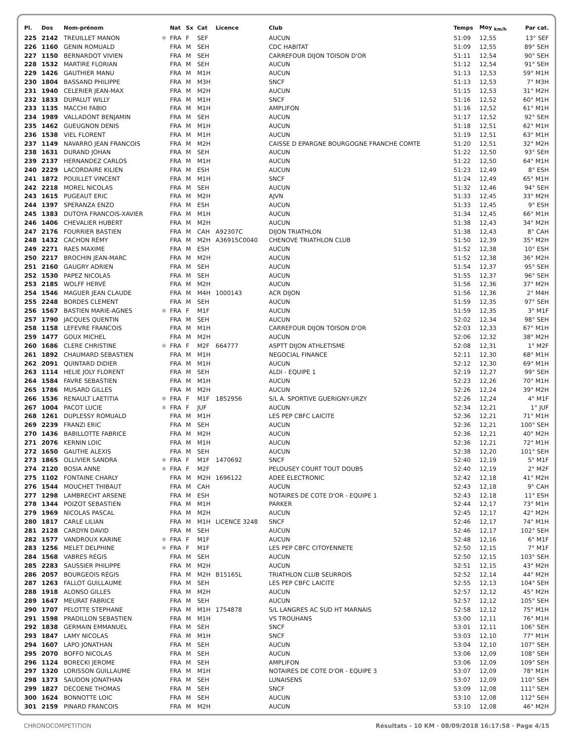| Pl. | Dos | Nom-prénom | | Nat | Sx | Cat | Licence | Club | Temps | Moy <sub>km/h</sub> | Par cat. |
| --- | --- | --- | --- | --- | --- | --- | --- | --- | --- | --- | --- |
| 225 | 2142 | TREUILLET MANON | ✱ | FRA | F | SEF | | AUCUN | 51:09 | 12,55 | 13° SEF |
| 226 | 1160 | GENIN ROMUALD | | FRA | M | SEH | | CDC HABITAT | 51:09 | 12,55 | 89° SEH |
| 227 | 1150 | BERNARDOT VIVIEN | | FRA | M | SEH | | CARREFOUR DIJON TOISON D'OR | 51:11 | 12,54 | 90° SEH |
| 228 | 1532 | MARTIRE FLORIAN | | FRA | M | SEH | | AUCUN | 51:12 | 12,54 | 91° SEH |
| 229 | 1426 | GAUTHIER MANU | | FRA | M | M1H | | AUCUN | 51:13 | 12,53 | 59° M1H |
| 230 | 1804 | BASSAND PHILIPPE | | FRA | M | M3H | | SNCF | 51:13 | 12,53 | 7° M3H |
| 231 | 1940 | CELERIER JEAN-MAX | | FRA | M | M2H | | AUCUN | 51:15 | 12,53 | 31° M2H |
| 232 | 1833 | DUPALUT WILLY | | FRA | M | M1H | | SNCF | 51:16 | 12,52 | 60° M1H |
| 233 | 1135 | MACCHI FABIO | | FRA | M | M1H | | AMPLIFON | 51:16 | 12,52 | 61° M1H |
| 234 | 1989 | VALLADONT BENJAMIN | | FRA | M | SEH | | AUCUN | 51:17 | 12,52 | 92° SEH |
| 235 | 1462 | GUEUGNON DENIS | | FRA | M | M1H | | AUCUN | 51:18 | 12,51 | 62° M1H |
| 236 | 1538 | VIEL FLORENT | | FRA | M | M1H | | AUCUN | 51:19 | 12,51 | 63° M1H |
| 237 | 1149 | NAVARRO JEAN FRANCOIS | | FRA | M | M2H | | CAISSE D EPARGNE BOURGOGNE FRANCHE COMTE | 51:20 | 12,51 | 32° M2H |
| 238 | 1631 | DURAND JOHAN | | FRA | M | SEH | | AUCUN | 51:22 | 12,50 | 93° SEH |
| 239 | 2137 | HERNANDEZ CARLOS | | FRA | M | M1H | | AUCUN | 51:22 | 12,50 | 64° M1H |
| 240 | 2229 | LACORDAIRE KILIEN | | FRA | M | ESH | | AUCUN | 51:23 | 12,49 | 8° ESH |
| 241 | 1872 | POUILLET VINCENT | | FRA | M | M1H | | SNCF | 51:24 | 12,49 | 65° M1H |
| 242 | 2218 | MOREL NICOLAS | | FRA | M | SEH | | AUCUN | 51:32 | 12,46 | 94° SEH |
| 243 | 1615 | PUGEAUT ERIC | | FRA | M | M2H | | AJVN | 51:33 | 12,45 | 33° M2H |
| 244 | 1397 | SPERANZA ENZO | | FRA | M | ESH | | AUCUN | 51:33 | 12,45 | 9° ESH |
| 245 | 1383 | DUTOYA FRANCOIS-XAVIER | | FRA | M | M1H | | AUCUN | 51:34 | 12,45 | 66° M1H |
| 246 | 1406 | CHEVALIER HUBERT | | FRA | M | M2H | | AUCUN | 51:38 | 12,43 | 34° M2H |
| 247 | 2176 | FOURRIER BASTIEN | | FRA | M | CAH | A92307C | DIJON TRIATHLON | 51:38 | 12,43 | 8° CAH |
| 248 | 1432 | CACHON RÉMY | | FRA | M | M2H | A36915C0040 | CHENOVE TRIATHLON CLUB | 51:50 | 12,39 | 35° M2H |
| 249 | 2271 | RAES MAXIME | | FRA | M | ESH | | AUCUN | 51:52 | 12,38 | 10° ESH |
| 250 | 2217 | BROCHIN JEAN-MARC | | FRA | M | M2H | | AUCUN | 51:52 | 12,38 | 36° M2H |
| 251 | 2160 | GAUGRY ADRIEN | | FRA | M | SEH | | AUCUN | 51:54 | 12,37 | 95° SEH |
| 252 | 1530 | PAPEZ NICOLAS | | FRA | M | SEH | | AUCUN | 51:55 | 12,37 | 96° SEH |
| 253 | 2185 | WOLFF HERVÉ | | FRA | M | M2H | | AUCUN | 51:56 | 12,36 | 37° M2H |
| 254 | 1546 | MAGUER JEAN CLAUDE | | FRA | M | M4H | 1000143 | ACR DIJON | 51:56 | 12,36 | 2° M4H |
| 255 | 2248 | BORDES CLEMENT | | FRA | M | SEH | | AUCUN | 51:59 | 12,35 | 97° SEH |
| 256 | 1567 | BASTIEN MARIE-AGNES | ✱ | FRA | F | M1F | | AUCUN | 51:59 | 12,35 | 3° M1F |
| 257 | 1790 | JACQUES QUENTIN | | FRA | M | SEH | | AUCUN | 52:02 | 12,34 | 98° SEH |
| 258 | 1158 | LEFEVRE FRANCOIS | | FRA | M | M1H | | CARREFOUR DIJON TOISON D'OR | 52:03 | 12,33 | 67° M1H |
| 259 | 1477 | GOUX MICHEL | | FRA | M | M2H | | AUCUN | 52:06 | 12,32 | 38° M2H |
| 260 | 1686 | CLERE CHRISTINE | ✱ | FRA | F | M2F | 664777 | ASPTT DIJON ATHLETISME | 52:08 | 12,31 | 1° M2F |
| 261 | 1892 | CHAUMARD SEBASTIEN | | FRA | M | M1H | | NEGOCIAL FINANCE | 52:11 | 12,30 | 68° M1H |
| 262 | 2091 | QUINTARD DIDIER | | FRA | M | M1H | | AUCUN | 52:12 | 12,30 | 69° M1H |
| 263 | 1114 | HELIE JOLY FLORENT | | FRA | M | SEH | | ALDI - EQUIPE 1 | 52:19 | 12,27 | 99° SEH |
| 264 | 1584 | FAVRE SEBASTIEN | | FRA | M | M1H | | AUCUN | 52:23 | 12,26 | 70° M1H |
| 265 | 1786 | MUSARD GILLES | | FRA | M | M2H | | AUCUN | 52:26 | 12,24 | 39° M2H |
| 266 | 1536 | RENAULT LAETITIA | ✱ | FRA | F | M1F | 1852956 | S/L A. SPORTIVE GUERIGNY-URZY | 52:26 | 12,24 | 4° M1F |
| 267 | 1004 | PACOT LUCIE | ✱ | FRA | F | JUF | | AUCUN | 52:34 | 12,21 | 1° JUF |
| 268 | 1261 | DUPLESSY ROMUALD | | FRA | M | M1H | | LES PEP CBFC LAICITE | 52:36 | 12,21 | 71° M1H |
| 269 | 2239 | FRANZI ERIC | | FRA | M | SEH | | AUCUN | 52:36 | 12,21 | 100° SEH |
| 270 | 1436 | BABILLOTTE FABRICE | | FRA | M | M2H | | AUCUN | 52:36 | 12,21 | 40° M2H |
| 271 | 2076 | KERNIN LOIC | | FRA | M | M1H | | AUCUN | 52:36 | 12,21 | 72° M1H |
| 272 | 1650 | GAUTHE ALEXIS | | FRA | M | SEH | | AUCUN | 52:38 | 12,20 | 101° SEH |
| 273 | 1865 | OLLIVIER SANDRA | ✱ | FRA | F | M1F | 1470692 | SNCF | 52:40 | 12,19 | 5° M1F |
| 274 | 2120 | BOSIA ANNE | ✱ | FRA | F | M2F | | PELOUSEY COURT TOUT DOUBS | 52:40 | 12,19 | 2° M2F |
| 275 | 1102 | FONTAINE CHARLY | | FRA | M | M2H | 1696122 | ADEE ELECTRONIC | 52:42 | 12,18 | 41° M2H |
| 276 | 1544 | MOUCHET THIBAUT | | FRA | M | CAH | | AUCUN | 52:43 | 12,18 | 9° CAH |
| 277 | 1298 | LAMBRECHT ARSENE | | FRA | M | ESH | | NOTAIRES DE COTE D'OR - EQUIPE 1 | 52:43 | 12,18 | 11° ESH |
| 278 | 1344 | POIZOT SEBASTIEN | | FRA | M | M1H | | PARKER | 52:44 | 12,17 | 73° M1H |
| 279 | 1969 | NICOLAS PASCAL | | FRA | M | M2H | | AUCUN | 52:45 | 12,17 | 42° M2H |
| 280 | 1817 | CARLE LILIAN | | FRA | M | M1H | LICENCE 3248 | SNCF | 52:46 | 12,17 | 74° M1H |
| 281 | 2128 | CARDYN DAVID | | FRA | M | SEH | | AUCUN | 52:46 | 12,17 | 102° SEH |
| 282 | 1577 | VANDROUX KARINE | ✱ | FRA | F | M1F | | AUCUN | 52:48 | 12,16 | 6° M1F |
| 283 | 1256 | MELET DELPHINE | ✱ | FRA | F | M1F | | LES PEP CBFC CITOYENNETE | 52:50 | 12,15 | 7° M1F |
| 284 | 1568 | VABRES RÉGIS | | FRA | M | SEH | | AUCUN | 52:50 | 12,15 | 103° SEH |
| 285 | 2283 | SAUSSIER PHILIPPE | | FRA | M | M2H | | AUCUN | 52:51 | 12,15 | 43° M2H |
| 286 | 2057 | BOURGEOIS RÉGIS | | FRA | M | M2H | B15165L | TRIATHLON CLUB SEURROIS | 52:52 | 12,14 | 44° M2H |
| 287 | 1263 | FALLOT GUILLAUME | | FRA | M | SEH | | LES PEP CBFC LAICITE | 52:55 | 12,13 | 104° SEH |
| 288 | 1918 | ALONSO GILLES | | FRA | M | M2H | | AUCUN | 52:57 | 12,12 | 45° M2H |
| 289 | 1647 | MEURAT FABRICE | | FRA | M | SEH | | AUCUN | 52:57 | 12,12 | 105° SEH |
| 290 | 1707 | PELOTTE STEPHANE | | FRA | M | M1H | 1754878 | S/L LANGRES AC SUD HT MARNAIS | 52:58 | 12,12 | 75° M1H |
| 291 | 1598 | PRADILLON SEBASTIEN | | FRA | M | M1H | | VS TROUHANS | 53:00 | 12,11 | 76° M1H |
| 292 | 1838 | GERMAIN EMMANUEL | | FRA | M | SEH | | SNCF | 53:01 | 12,11 | 106° SEH |
| 293 | 1847 | LAMY NICOLAS | | FRA | M | M1H | | SNCF | 53:03 | 12,10 | 77° M1H |
| 294 | 1607 | LAPO JONATHAN | | FRA | M | SEH | | AUCUN | 53:04 | 12,10 | 107° SEH |
| 295 | 2070 | BOFFO NICOLAS | | FRA | M | SEH | | AUCUN | 53:06 | 12,09 | 108° SEH |
| 296 | 1124 | BORECKI JEROME | | FRA | M | SEH | | AMPLIFON | 53:06 | 12,09 | 109° SEH |
| 297 | 1320 | LORISSON GUILLAUME | | FRA | M | M1H | | NOTAIRES DE COTE D'OR - EQUIPE 3 | 53:07 | 12,09 | 78° M1H |
| 298 | 1373 | SAUDON JONATHAN | | FRA | M | SEH | | LUNAISENS | 53:07 | 12,09 | 110° SEH |
| 299 | 1827 | DECOENE THOMAS | | FRA | M | SEH | | SNCF | 53:09 | 12,08 | 111° SEH |
| 300 | 1624 | BONNOTTE LOIC | | FRA | M | SEH | | AUCUN | 53:10 | 12,08 | 112° SEH |
| 301 | 2159 | PINARD FRANCOIS | | FRA | M | M2H | | AUCUN | 53:10 | 12,08 | 46° M2H |
CHRONOCOMPETITION Résultats - 10 KM · 08/09/2018 16:17:58 · Page 4/15